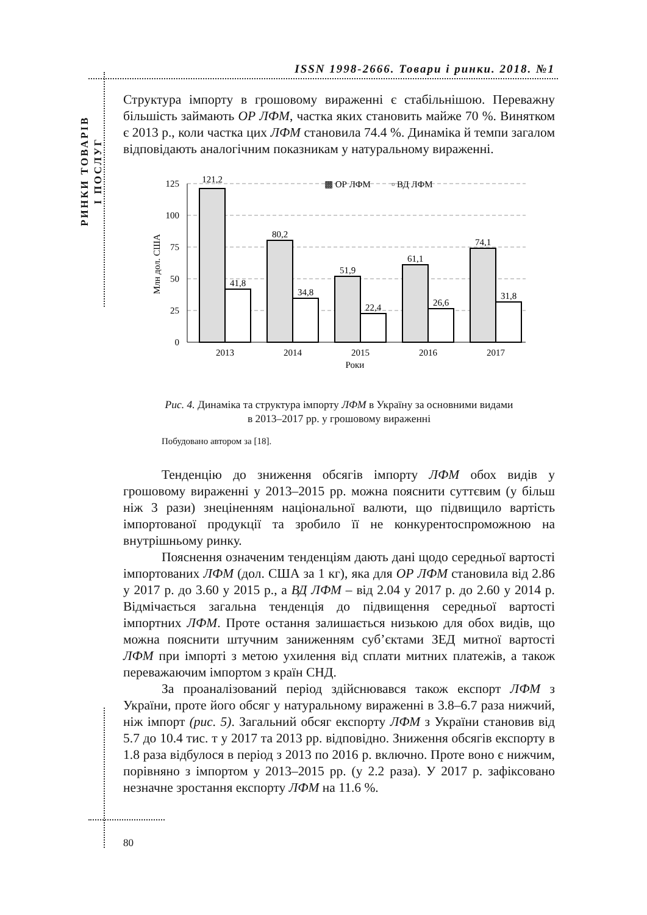РИНКИ ТОВАРІВ
І ПОСЛУГ
ISSN 1998-2666. Товари і ринки. 2018. №1
Структура імпорту в грошовому вираженні є стабільнішою. Переважну більшість займають ОР ЛФМ, частка яких становить майже 70 %. Винятком є 2013 р., коли частка цих ЛФМ становила 74.4 %. Динаміка й темпи загалом відповідають аналогічним показникам у натуральному вираженні.
125
100
75
50
25
0
Млн дол. США
▩ ОР ЛФМ
▫ ВД ЛФМ
121,2
41,8
80,2
34,8
51,9
22,4
61,1
26,6
74,1
31,8
2013
2014
2015
2016
2017
Роки
Рис. 4. Динаміка та структура імпорту ЛФМ в Україну за основними видами
в 2013–2017 рр. у грошовому вираженні
Побудовано автором за [18].
Тенденцію до зниження обсягів імпорту ЛФМ обох видів у грошовому вираженні у 2013–2015 рр. можна пояснити суттєвим (у більш ніж 3 рази) знеціненням національної валюти, що підвищило вартість імпортованої продукції та зробило її не конкурентоспроможною на внутрішньому ринку.
Пояснення означеним тенденціям дають дані щодо середньої вартості імпортованих ЛФМ (дол. США за 1 кг), яка для ОР ЛФМ становила від 2.86 у 2017 р. до 3.60 у 2015 р., а ВД ЛФМ – від 2.04 у 2017 р. до 2.60 у 2014 р. Відмічається загальна тенденція до підвищення середньої вартості імпортних ЛФМ. Проте остання залишається низькою для обох видів, що можна пояснити штучним заниженням суб’єктами ЗЕД митної вартості ЛФМ при імпорті з метою ухилення від сплати митних платежів, а також переважаючим імпортом з країн СНД.
За проаналізований період здійснювався також експорт ЛФМ з України, проте його обсяг у натуральному вираженні в 3.8–6.7 раза нижчий, ніж імпорт (рис. 5). Загальний обсяг експорту ЛФМ з України становив від 5.7 до 10.4 тис. т у 2017 та 2013 рр. відповідно. Зниження обсягів експорту в 1.8 раза відбулося в період з 2013 по 2016 р. включно. Проте воно є нижчим, порівняно з імпортом у 2013–2015 рр. (у 2.2 раза). У 2017 р. зафіксовано незначне зростання експорту ЛФМ на 11.6 %.
80